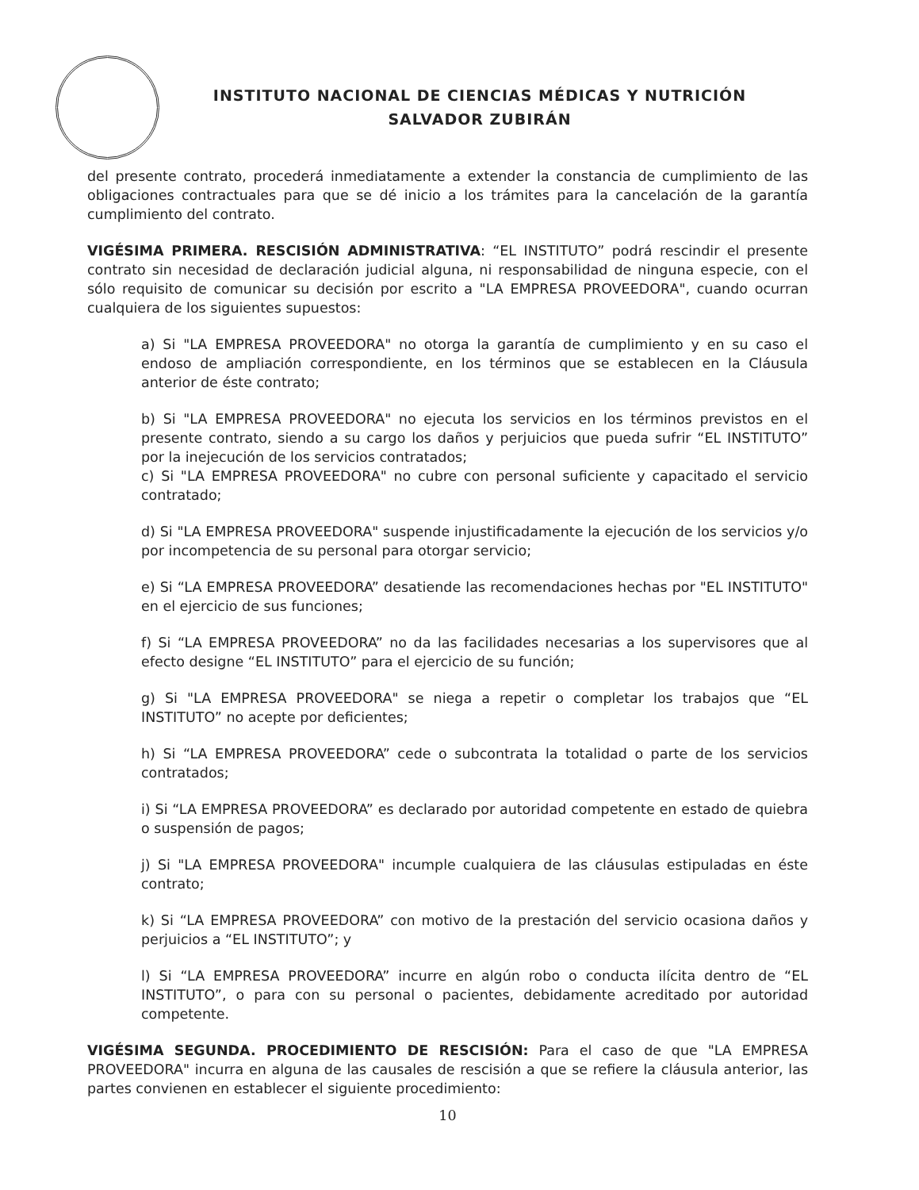INSTITUTO NACIONAL DE CIENCIAS MÉDICAS Y NUTRICIÓN
SALVADOR ZUBIRÁN
del presente contrato, procederá inmediatamente a extender la constancia de cumplimiento de las obligaciones contractuales para que se dé inicio a los trámites para la cancelación de la garantía cumplimiento del contrato.
VIGÉSIMA PRIMERA. RESCISIÓN ADMINISTRATIVA: “EL INSTITUTO” podrá rescindir el presente contrato sin necesidad de declaración judicial alguna, ni responsabilidad de ninguna especie, con el sólo requisito de comunicar su decisión por escrito a "LA EMPRESA PROVEEDORA", cuando ocurran cualquiera de los siguientes supuestos:
a) Si "LA EMPRESA PROVEEDORA" no otorga la garantía de cumplimiento y en su caso el endoso de ampliación correspondiente, en los términos que se establecen en la Cláusula anterior de éste contrato;
b) Si "LA EMPRESA PROVEEDORA" no ejecuta los servicios en los términos previstos en el presente contrato, siendo a su cargo los daños y perjuicios que pueda sufrir “EL INSTITUTO” por la inejecución de los servicios contratados;
c) Si "LA EMPRESA PROVEEDORA" no cubre con personal suficiente y capacitado el servicio contratado;
d) Si "LA EMPRESA PROVEEDORA" suspende injustificadamente la ejecución de los servicios y/o por incompetencia de su personal para otorgar servicio;
e) Si “LA EMPRESA PROVEEDORA” desatiende las recomendaciones hechas por "EL INSTITUTO" en el ejercicio de sus funciones;
f) Si “LA EMPRESA PROVEEDORA” no da las facilidades necesarias a los supervisores que al efecto designe “EL INSTITUTO” para el ejercicio de su función;
g) Si "LA EMPRESA PROVEEDORA" se niega a repetir o completar los trabajos que “EL INSTITUTO” no acepte por deficientes;
h) Si “LA EMPRESA PROVEEDORA” cede o subcontrata la totalidad o parte de los servicios contratados;
i) Si “LA EMPRESA PROVEEDORA” es declarado por autoridad competente en estado de quiebra o suspensión de pagos;
j) Si "LA EMPRESA PROVEEDORA" incumple cualquiera de las cláusulas estipuladas en éste contrato;
k) Si “LA EMPRESA PROVEEDORA” con motivo de la prestación del servicio ocasiona daños y perjuicios a “EL INSTITUTO”; y
l) Si “LA EMPRESA PROVEEDORA” incurre en algún robo o conducta ilícita dentro de “EL INSTITUTO”, o para con su personal o pacientes, debidamente acreditado por autoridad competente.
VIGÉSIMA SEGUNDA. PROCEDIMIENTO DE RESCISIÓN: Para el caso de que "LA EMPRESA PROVEEDORA" incurra en alguna de las causales de rescisión a que se refiere la cláusula anterior, las partes convienen en establecer el siguiente procedimiento:
10